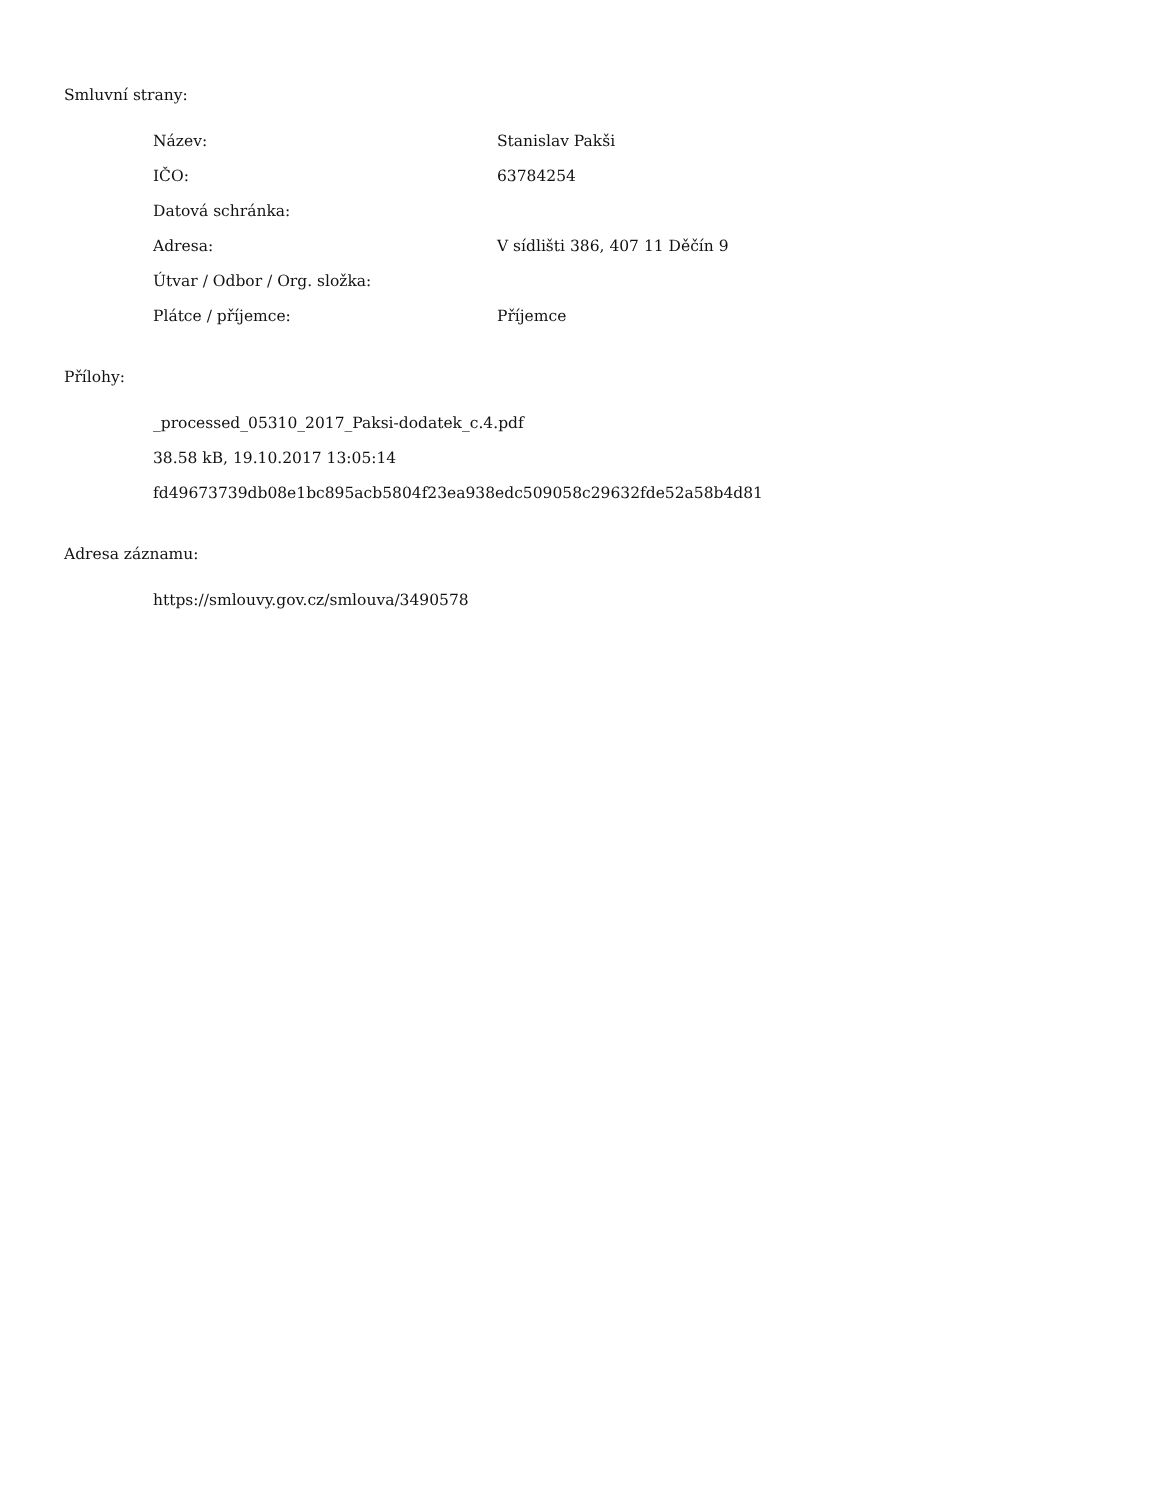Smluvní strany:
| Název: | Stanislav Pakši |
| IČO: | 63784254 |
| Datová schránka: | |
| Adresa: | V sídlišti 386, 407 11 Děčín 9 |
| Útvar / Odbor / Org. složka: | |
| Plátce / příjemce: | Příjemce |
Přílohy:
_processed_05310_2017_Paksi-dodatek_c.4.pdf
38.58 kB, 19.10.2017 13:05:14
fd49673739db08e1bc895acb5804f23ea938edc509058c29632fde52a58b4d81
Adresa záznamu:
https://smlouvy.gov.cz/smlouva/3490578